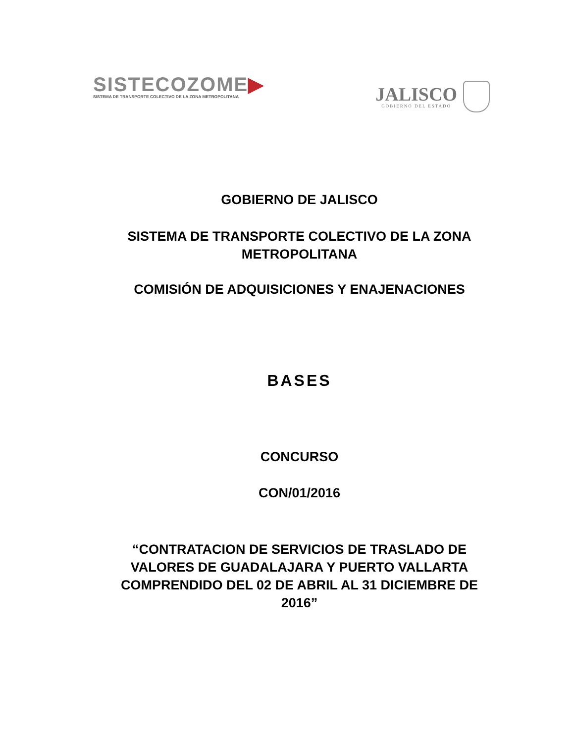SISTECOZOME▶
SISTEMA DE TRANSPORTE COLECTIVO DE LA ZONA METROPOLITANA
JALISCO
GOBIERNO DEL ESTADO
GOBIERNO DE JALISCO
SISTEMA DE TRANSPORTE COLECTIVO DE LA ZONA
METROPOLITANA
COMISIÓN DE ADQUISICIONES Y ENAJENACIONES
BASES
CONCURSO
CON/01/2016
“CONTRATACION DE SERVICIOS DE TRASLADO DE
VALORES DE GUADALAJARA Y PUERTO VALLARTA
COMPRENDIDO DEL 02 DE ABRIL AL 31 DICIEMBRE DE
2016”